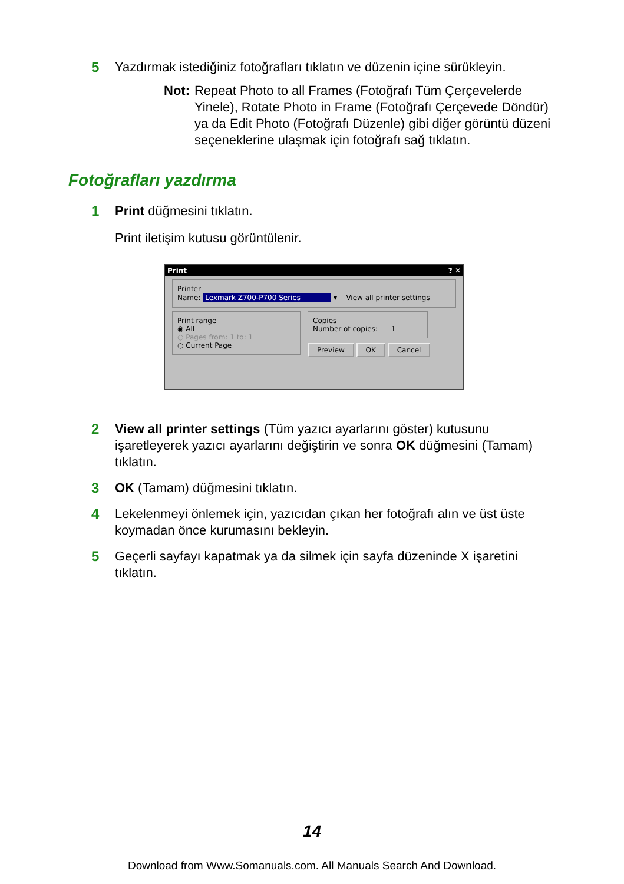5 Yazdırmak istediğiniz fotoğrafları tıklatın ve düzenin içine sürükleyin.
Not: Repeat Photo to all Frames (Fotoğrafı Tüm Çerçevelerde Yinele), Rotate Photo in Frame (Fotoğrafı Çerçevede Döndür) ya da Edit Photo (Fotoğrafı Düzenle) gibi diğer görüntü düzeni seçeneklerine ulaşmak için fotoğrafı sağ tıklatın.
Fotoğrafları yazdırma
1 Print düğmesini tıklatın.
Print iletişim kutusu görüntülenir.
Print? ✕
Printer
Name: Lexmark Z700-P700 Series ▾ View all printer settings
Print range
◉ All
○ Pages from: 1 to: 1
○ Current Page
Copies
Number of copies: 1
Preview OK Cancel
2 View all printer settings (Tüm yazıcı ayarlarını göster) kutusunu işaretleyerek yazıcı ayarlarını değiştirin ve sonra OK düğmesini (Tamam) tıklatın.
3 OK (Tamam) düğmesini tıklatın.
4 Lekelenmeyi önlemek için, yazıcıdan çıkan her fotoğrafı alın ve üst üste koymadan önce kurumasını bekleyin.
5 Geçerli sayfayı kapatmak ya da silmek için sayfa düzeninde X işaretini tıklatın.
14
Download from Www.Somanuals.com. All Manuals Search And Download.